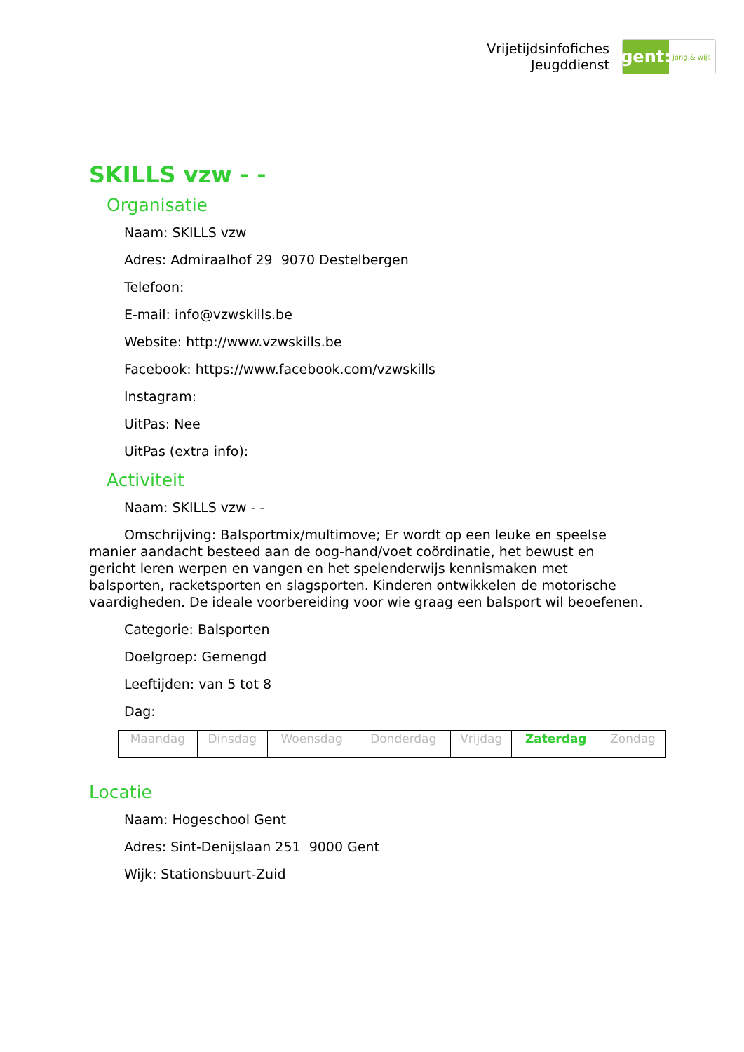Vrijetijdsinfofiches
Jeugddienst
gent:
jong & wijs
SKILLS vzw - -
Organisatie
Naam: SKILLS vzw
Adres: Admiraalhof 29 9070 Destelbergen
Telefoon:
E-mail: info@vzwskills.be
Website: http://www.vzwskills.be
Facebook: https://www.facebook.com/vzwskills
Instagram:
UitPas: Nee
UitPas (extra info):
Activiteit
Naam: SKILLS vzw - -
Omschrijving: Balsportmix/multimove; Er wordt op een leuke en speelse manier aandacht besteed aan de oog-hand/voet coördinatie, het bewust en gericht leren werpen en vangen en het spelenderwijs kennismaken met balsporten, racketsporten en slagsporten. Kinderen ontwikkelen de motorische vaardigheden. De ideale voorbereiding voor wie graag een balsport wil beoefenen.
Categorie: Balsporten
Doelgroep: Gemengd
Leeftijden: van 5 tot 8
Dag:
| Maandag | Dinsdag | Woensdag | Donderdag | Vrijdag | Zaterdag | Zondag |
Locatie
Naam: Hogeschool Gent
Adres: Sint-Denijslaan 251 9000 Gent
Wijk: Stationsbuurt-Zuid